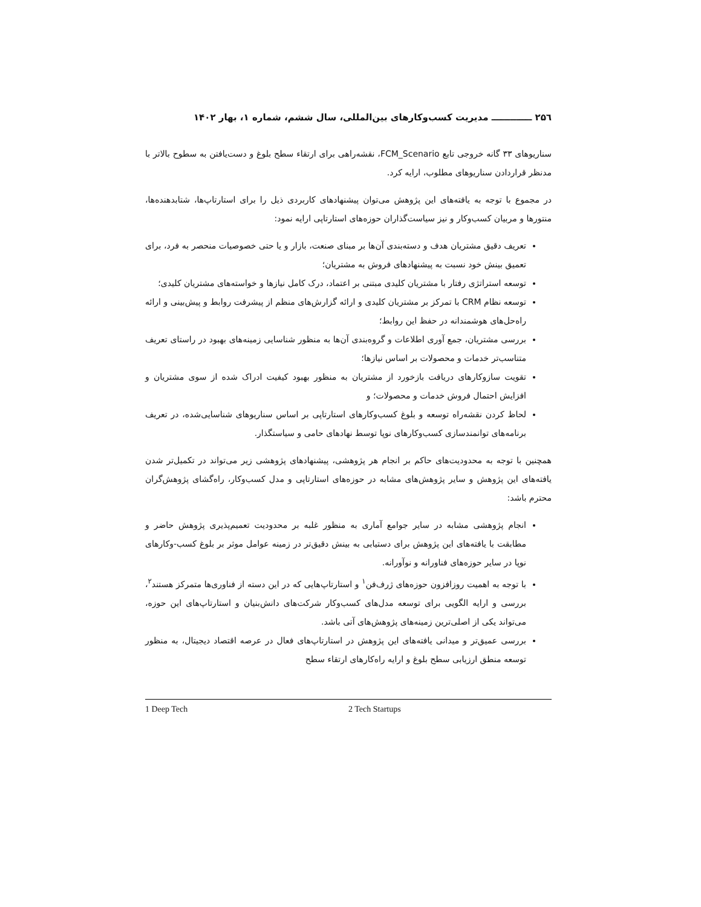۲۵٦ ـــــــــــــ مدیریت کسب‌وکارهای بین‌المللی، سال ششم، شماره ۱، بهار ۱۴۰۲
سناریوهای ۳۳ گانه خروجی تابع FCM_Scenario، نقشه‌راهی برای ارتقاء سطح بلوغ و دست‌یافتن به سطوح بالاتر با مدنظر قراردادن سناریوهای مطلوب، ارایه کرد.
در مجموع با توجه به یافته‌های این پژوهش می‌توان پیشنهادهای کاربردی ذیل را برای استارتاپ‌ها، شتابدهنده‌ها، منتورها و مربیان کسب‌وکار و نیز سیاست‌گذاران حوزه‌های استارتاپی ارایه نمود:
تعریف دقیق مشتریان هدف و دسته‌بندی آن‌ها بر مبنای صنعت، بازار و یا حتی خصوصیات منحصر به فرد، برای تعمیق بینش خود نسبت به پیشنهادهای فروش به مشتریان؛
توسعه استراتژی رفتار با مشتریان کلیدی مبتنی بر اعتماد، درک کامل نیازها و خواسته‌های مشتریان کلیدی؛
توسعه نظام CRM با تمرکز بر مشتریان کلیدی و ارائه گزارش‌های منظم از پیشرفت روابط و پیش‌بینی و ارائه راه‌حل‌های هوشمندانه در حفظ این روابط؛
بررسی مشتریان، جمع آوری اطلاعات و گروه‌بندی آن‌ها به منظور شناسایی زمینه‌های بهبود در راستای تعریف متناسب‌تر خدمات و محصولات بر اساس نیازها؛
تقویت سازوکارهای دریافت بازخورد از مشتریان به منظور بهبود کیفیت ادراک شده از سوی مشتریان و افزایش احتمال فروش خدمات و محصولات؛ و
لحاظ کردن نقشه‌راه توسعه و بلوغ کسب‌وکارهای استارتاپی بر اساس سناریوهای شناسایی‌شده، در تعریف برنامه‌های توانمندسازی کسب‌وکارهای نوپا توسط نهادهای حامی و سیاستگذار.
همچنین با توجه به محدودیت‌های حاکم بر انجام هر پژوهشی، پیشنهادهای پژوهشی زیر می‌تواند در تکمیل‌تر شدن یافته‌های این پژوهش و سایر پژوهش‌های مشابه در حوزه‌های استارتاپی و مدل کسب‌وکار، راه‌گشای پژوهش‌گران محترم باشد:
انجام پژوهشی مشابه در سایر جوامع آماری به منظور غلبه بر محدودیت تعمیم‌پذیری پژوهش حاضر و مطابقت با یافته‌های این پژوهش برای دستیابی به بینش دقیق‌تر در زمینه عوامل موثر بر بلوغ کسب-وکارهای نوپا در سایر حوزه‌های فناورانه و نوآورانه.
با توجه به اهمیت روزافزون حوزه‌های ژرف‌فن<sup>۱</sup> و استارتاپ‌هایی که در این دسته از فناوری‌ها متمرکز هستند<sup>۲</sup>، بررسی و ارایه الگویی برای توسعه مدل‌های کسب‌وکار شرکت‌های دانش‌بنیان و استارتاپ‌های این حوزه، می‌تواند یکی از اصلی‌ترین زمینه‌های پژوهش‌های آتی باشد.
بررسی عمیق‌تر و میدانی یافته‌های این پژوهش در استارتاپ‌های فعال در عرصه اقتصاد دیجیتال، به منظور توسعه منطق ارزیابی سطح بلوغ و ارایه راه‌کارهای ارتقاء سطح
1 Deep Tech 2 Tech Startups